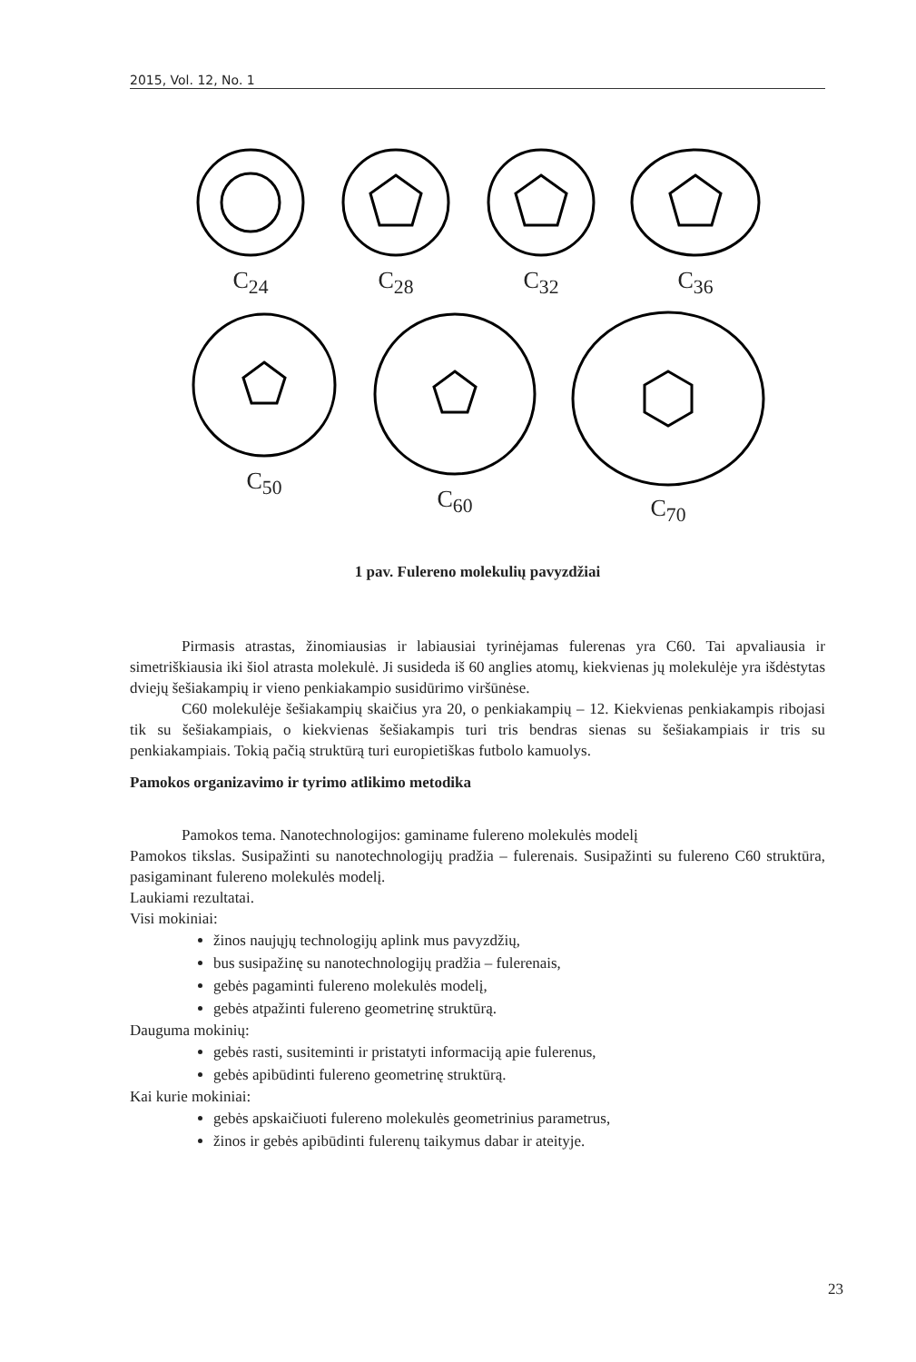2015, Vol. 12, No. 1
C<sub>24</sub>
C<sub>28</sub>
C<sub>32</sub>
C<sub>36</sub>
C<sub>50</sub>
C<sub>60</sub>
C<sub>70</sub>
1 pav. Fulereno molekulių pavyzdžiai
Pirmasis atrastas, žinomiausias ir labiausiai tyrinėjamas fulerenas yra C60. Tai apvaliausia ir simetriškiausia iki šiol atrasta molekulė. Ji susideda iš 60 anglies atomų, kiekvienas jų molekulėje yra išdėstytas dviejų šešiakampių ir vieno penkiakampio susidūrimo viršūnėse.
C60 molekulėje šešiakampių skaičius yra 20, o penkiakampių – 12. Kiekvienas penkiakampis ribojasi tik su šešiakampiais, o kiekvienas šešiakampis turi tris bendras sienas su šešiakampiais ir tris su penkiakampiais. Tokią pačią struktūrą turi europietiškas futbolo kamuolys.
Pamokos organizavimo ir tyrimo atlikimo metodika
Pamokos tema. Nanotechnologijos: gaminame fulereno molekulės modelį
Pamokos tikslas. Susipažinti su nanotechnologijų pradžia – fulerenais. Susipažinti su fulereno C60 struktūra, pasigaminant fulereno molekulės modelį.
Laukiami rezultatai.
Visi mokiniai:
žinos naujųjų technologijų aplink mus pavyzdžių,
bus susipažinę su nanotechnologijų pradžia – fulerenais,
gebės pagaminti fulereno molekulės modelį,
gebės atpažinti fulereno geometrinę struktūrą.
Dauguma mokinių:
gebės rasti, susiteminti ir pristatyti informaciją apie fulerenus,
gebės apibūdinti fulereno geometrinę struktūrą.
Kai kurie mokiniai:
gebės apskaičiuoti fulereno molekulės geometrinius parametrus,
žinos ir gebės apibūdinti fulerenų taikymus dabar ir ateityje.
23